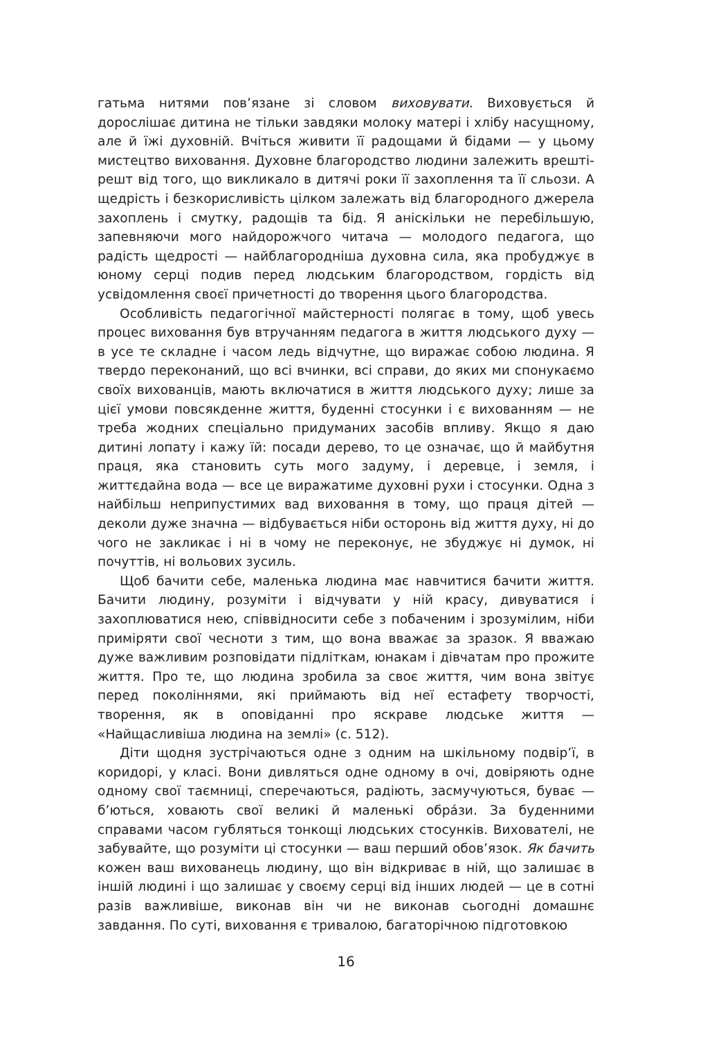гатьма нитями пов’язане зі словом виховувати. Виховується й дорослішає дитина не тільки завдяки молоку матері і хлібу насущному, але й їжі духовній. Вчіться живити її радощами й бідами — у цьому мистецтво виховання. Духовне благородство людини залежить врешті-решт від того, що викликало в дитячі роки її захоплення та її сльози. А щедрість і безкорисливість цілком залежать від благородного джерела захоплень і смутку, радощів та бід. Я аніскільки не перебільшую, запевняючи мого найдорожчого читача — молодого педагога, що радість щедрості — найблагородніша духовна сила, яка пробуджує в юному серці подив перед людським благородством, гордість від усвідомлення своєї причетності до творення цього благородства.
Особливість педагогічної майстерності полягає в тому, щоб увесь процес виховання був втручанням педагога в життя людського духу — в усе те складне і часом ледь відчутне, що виражає собою людина. Я твердо переконаний, що всі вчинки, всі справи, до яких ми спонукаємо своїх вихованців, мають включатися в життя людського духу; лише за цієї умови повсякденне життя, буденні стосунки і є вихованням — не треба жодних спеціально придуманих засобів впливу. Якщо я даю дитині лопату і кажу їй: посади дерево, то це означає, що й майбутня праця, яка становить суть мого задуму, і деревце, і земля, і життєдайна вода — все це виражатиме духовні рухи і стосунки. Одна з найбільш неприпустимих вад виховання в тому, що праця дітей — деколи дуже значна — відбувається ніби осторонь від життя духу, ні до чого не закликає і ні в чому не переконує, не збуджує ні думок, ні почуттів, ні вольових зусиль.
Щоб бачити себе, маленька людина має навчитися бачити життя. Бачити людину, розуміти і відчувати у ній красу, дивуватися і захоплюватися нею, співвідносити себе з побаченим і зрозумілим, ніби приміряти свої чесноти з тим, що вона вважає за зразок. Я вважаю дуже важливим розповідати підліткам, юнакам і дівчатам про прожите життя. Про те, що людина зробила за своє життя, чим вона звітує перед поколіннями, які приймають від неї естафету творчості, творення, як в оповіданні про яскраве людське життя — «Найщасливіша людина на землі» (с. 512).
Діти щодня зустрічаються одне з одним на шкільному подвір’ї, в коридорі, у класі. Вони дивляться одне одному в очі, довіряють одне одному свої таємниці, сперечаються, радіють, засмучуються, буває — б’ються, ховають свої великі й маленькі обра́зи. За буденними справами часом губляться тонкощі людських стосунків. Вихователі, не забувайте, що розуміти ці стосунки — ваш перший обов’язок. Як бачить кожен ваш вихованець людину, що він відкриває в ній, що залишає в іншій людині і що залишає у своєму серці від інших людей — це в сотні разів важливіше, виконав він чи не виконав сьогодні домашнє завдання. По суті, виховання є тривалою, багаторічною підготовкою
16